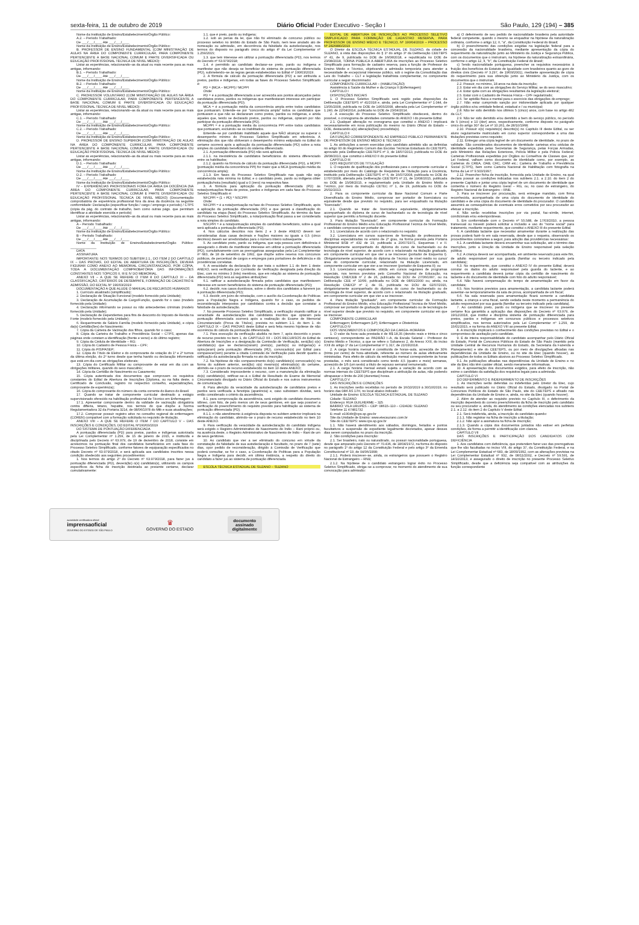sexta-feira, 11 de outubro de 2019 Diário Oficial Poder Executivo - Seção I São Paulo, 129 (194) – 385
Nome da Instituição de Ensino/Estabelecimento/Órgão Público:
A.2. – Período Trabalhado:
De ___/___/____ Até ___/___/____
Nome da Instituição de Ensino/Estabelecimento/Órgão Público:
B. PROFESSOR DE ENSINO FUNDAMENTAL (COM MINISTRAÇÃO DE AULAS NA ÁREA DO COMPONENTE CURRICULAR, PARA COMPONENTE PERTENCENTE A BASE NACIONAL COMUM E PARTE DIVERSIFICADA OU EDUCAÇÃO PROFISSIONAL TÉCNICA DE NÍVEL MÉDIO):
Listar as experiências, relacionando–as da atual ou mais recente para as mais antigas, informando:
B.1. – Período Trabalhado:
De ___/___/____ Até ___/___/____
Nome da Instituição de Ensino/Estabelecimento/Órgão Público:
B.2. – Período Trabalhado:
De ___/___/____ Até ___/___/____
Nome da Instituição de Ensino/Estabelecimento/Órgão Público:
C. PROFESSOR VOLUNTÁRIO (COM MINISTRAÇÃO DE AULAS NA ÁREA DO COMPONENTE CURRICULAR, PARA COMPONENTE PERTENCENTE A BASE NACIONAL COMUM E PARTE DIVERSIFICADA OU EDUCAÇÃO PROFISSIONAL TÉCNICA DE NÍVEL MÉDIO):
Listar as experiências, relacionando–as da atual ou mais recente para as mais antigas, informando:
C.1. – Período Trabalhado:
De ___/___/____ Até ___/___/____
Nome da Instituição de Ensino/Estabelecimento/Órgão Público:
C.2. – Período Trabalhado:
De ___/___/____ Até ___/___/____
Nome da Instituição de Ensino/Estabelecimento/Órgão Público:
D. PROFESSOR DE ENSINO SUPERIOR (COM MINISTRAÇÃO DE AULAS NA ÁREA DO COMPONENTE CURRICULAR, PARA COMPONENTE PERTENCENTE A BASE NACIONAL COMUM E PARTE DIVERSIFICADA OU EDUCAÇÃO PROFISSIONAL TÉCNICA DE NÍVEL MÉDIO):
Listar as experiências, relacionando–as da atual ou mais recente para as mais antigas, informando:
D.1. – Período Trabalhado:
De ___/___/____ Até ___/___/____
Nome da Instituição de Ensino/Estabelecimento/Órgão Público:
D.2. – Período Trabalhado:
De ___/___/____ Até ___/___/____
Nome da Instituição de Ensino/Estabelecimento/Órgão Público:
IV – EXPERIÊNCIAS PROFISSIONAIS FORA DA ÁREA DA DOCÊNCIA (NA ÁREA DO COMPONENTE CURRICULAR, PARA COMPONENTE PERTENCENTE A BASE NACIONAL COMUM E PARTE DIVERSIFICADA OU EDUCAÇÃO PROFISSIONAL TÉCNICA DE NÍVEL MÉDIO) (Documentação comprobatória de experiência profissional fora da área da docência na seguinte conformidade: Declaração (especificar função / cargo / emprego e período) / CTPS (cópia da pág. do contrato de trabalho, bem como outras págs. que permitam identificar a atividade exercida e período)
Listar as experiências, relacionando–as da atual ou mais recente para as mais antigas, informando:
A – Período Trabalhado:
De ___/___/____ Até ___/___/____
Nome da Instituição de Ensino/Estabelecimento/Órgão Público:
B – Período Trabalhado:
De ___/___/____ Até ___/___/____
Nome da Instituição de Ensino/Estabelecimento/Órgão Público: ______________
DATA
ASSINATURA
IMPORTANTE: NOS TERMOS DO SUBITEM 2.1., DO ITEM 2 DO CAPÍTULO IX – DAS PROVAS, DO EDITAL DE ABERTURA DE INSCRIÇÕES, DEVERÁ FIGURAR COMO ANEXO AO MEMORIAL CIRCUNSTANCIADO, POR CÓPIA, TODA A DOCUMENTAÇÃO COMPROBATÓRIA DAS INFORMAÇÕES CONSTANTES NOS TÓPICOS II, III E IV DO MEMORIAL.
ANEXO VII – A QUE SE REFERE O ITEM 8 DO CAPÍTULO XI – DA CLASSIFICAÇÃO, CRITÉRIOS DE DESEMPATE, FORMAÇÃO DE CADASTRO E ADMISSÃO, DO EDITAL Nº 190/03/2019
DOCUMENTAÇÃO A QUE ALUDE O MANUAL DE RECURSOS HUMANOS
1. Currículo atualizado (simplificado);
2. Declaração de Situação Funcional (modelo fornecido pela Unidade);
3. Declaração de Acumulação de Cargo/Função, quando for o caso (modelo fornecido pela Unidade);
4. Declaração informando se possui ou não antecedentes criminais (modelo fornecido pela Unidade);
5. Declaração de Dependentes para fins de desconto do Imposto de Renda na Fonte (modelo fornecido pela Unidade);
6. Requerimento de Salário Família (modelo fornecido pela Unidade), e cópia da(s) Certidão(ões) de Nascimento;
7. Cópia da Carteira de Vacinação dos filhos, quando for o caso;
8. Cópia da Carteira de Trabalho e Previdência Social – CTPS, apenas das páginas onde constam a identificação (frente e verso) e do último registro;
9. Cópia da Cédula de Identidade – RG;
10. Cópia do Cadastro de Pessoa Física – CPF;
11. Cópia do PIS/PASEP;
12. Cópia do Título de Eleitor e do comprovante de votação do 1º e 2º turnos da última eleição, do 2º turno desde que tenha havido ou declaração informando que está em dia com as obrigações eleitorais;
13. Cópia do Certificado Militar ou comprovante de estar em dia com as obrigações militares, quando do sexo masculino;
14. Cópia da Certidão de Nascimento ou Casamento;
15. Cópia autenticada dos documentos que comprovem os requisitos constantes do Edital de Abertura de Inscrições (Diploma, ou na falta deste, o Certificado de Conclusão, registro no respectivo conselho, especializações, comprovante de experiência);
16. Cópia do comprovante do número da conta corrente do Banco do Brasil.
17. Quando se tratar de componente curricular destinado a estágio supervisionado oferecido na habilitação profissional de Técnico em Enfermagem:
17.1. Apresentar comprovante dentro da validade de vacinação obrigatória contra difteria, tétano, hepatite, nos termos do que dispõe a Norma Regulamentadora 32 da Portaria 3214, de 08/06/1978 do Mtb e suas atualizações;
17.2. Comprovar possuir registro ativo no conselho regional de enfermagem (COREN) compatível com a formação solicitada no requisito de titulação.
ANEXO VIII – A QUE SE REFERE O ITEM 7 DO CAPÍTULO V – DAS INSCRIÇÕES E CONDIÇÕES, DO EDITAL Nº190/03/2019
DO SISTEMA DE PONTUAÇÃO DIFERENCIADA
A pontuação diferenciada (PD) para pretos, pardos e indígenas autorizada pela Lei Complementar nº 1.259, de 15 de janeiro de 2015, e instituída e disciplinada pelo Decreto nº 63.979, de 19 de dezembro de 2018, consiste em acréscimos na pontuação final dos candidatos beneficiários em cada fase do Processo Seletivo Simplificado, conforme fatores de equiparação especificados no citado Decreto nº 63.979/2018, e será aplicada aos candidatos inscritos nessa condição obedecido aos seguintes procedimentos:
1. Nos termos do artigo 2º do Decreto nº 63.979/2018, para fazer jus à pontuação diferenciada (PD), deverá(ão) o(s) candidato(s), utilizando os campos específicos da ficha de inscrição destinada ao presente certame, declarar cumulativamente:
1.1. que é preto, pardo ou indígena;
1.2. sob as penas da lei, que não foi eliminado de concurso público ou processo seletivo no âmbito do Estado de São Paulo, nem teve anulado ato de nomeação ou admissão, em decorrência da falsidade da autodeclaração, nos termos do disposto no parágrafo único do artigo 4º da Lei Complementar nº 1.259/2015;
1.3. que tem interesse em utilizar a pontuação diferenciada (PD), nos termos do Decreto nº 63.979/2018;
1.4. é permitido ao candidato declarar–se preto, pardo ou indígena e manifestar que não deseja se beneficiar do sistema de pontuação diferenciada (PD), submetendo–se às regras gerais estabelecidas no Edital nº 190/03/2019.
2. A fórmula de cálculo da pontuação diferenciada (PD) a ser atribuída a pretos, pardos e indígenas, em todas as fases do Processo Seletivo Simplificado é:
PD = (MCA – MCPPI) / MCPPI
Onde:
PD = é a pontuação diferenciada a ser acrescida aos pontos alcançados pelos candidatos pretos, pardos ou indígenas que manifestaram interesse em participar da pontuação diferenciada (PD).
MCA = é a pontuação média da concorrência ampla entre todos candidatos que pontuaram. Entende–se por "concorrência ampla" todos os candidatos que pontuaram e que não se declararam como pretos, pardos ou indígenas, e ainda aqueles que, tendo se declarado pretos, pardos ou indígenas, optaram por não participar da pontuação diferenciada (PD).
MCPPI = é a pontuação média da concorrência PPI entre todos candidatos que pontuaram, excluindo–se os inabilitados.
Entende–se por candidato inabilitado aquele que NÃO alcançar ou superar o desempenho mínimo do Processo Seletivo Simplificado em referência. A eliminação dos que não obtiveram o desempenho mínimo estipulado no Edital do certame ocorrerá após a aplicação da pontuação diferenciada (PD) sobre a nota simples do candidato beneficiário do sistema diferenciado.
2.1. A pontuação diferenciada (PD) não será aplicada:
2.1.1. na inexistência de candidatos beneficiários do sistema diferenciado entre os habilitados;
2.1.2. quando na fórmula de cálculo da pontuação diferenciada (PD), a MCPPI (pontuação média da concorrência PPI) for maior que a MCA (pontuação média da concorrência ampla);
2.1.3. Em fases do Processo Seletivo Simplificado nas quais não seja estabelecida nota mínima no Edital, e o candidato preto, pardo ou indígena obter pontuação/nota (resultado) igual a 0 (zero) na respectiva fase.
3. A fórmula para aplicação da pontuação diferenciada (PD) às notas/pontuações finais de pretos, pardos e indígenas em cada fase do Processo Seletivo Simplificado é:
NFCPPI = (1 + PD) * NSCPPI
Onde:
NFCPPI = é a nota/pontuação na fase do Processo Seletivo Simplificado, após a aplicação da pontuação diferenciada (PD) e que gerará a classificação do candidato na etapa (fase) do Processo Seletivo Simplificado. Ao término da fase do Processo Seletivo Simplificado, a nota/pontuação final passa a ser considerada a nota simples do candidato.
NSCPPI = é a nota/pontuação simples do candidato beneficiário, sobre a qual será aplicada a pontuação diferenciada (PD).
4. Nos cálculos descritos nos itens 2 e 3 deste ANEXO devem ser consideradas duas casas decimais e frações maiores ou iguais a 0,5 (cinco décimos) devem ser arredondadas para o número inteiro subsequente.
5. Ao candidato preto, pardo ou indígena, que seja pessoa com deficiência é assegurado o direito de manifestar interesse em utilizar a pontuação diferenciada (PD), cumulativamente com as prerrogativas asseguradas pela Lei Complementar nº 683, de 18 de setembro de 1992, que dispõe sobre reserva nos concursos públicos, de percentual de cargos e empregos para portadores de deficiência e dá providências correlatas.
6. A veracidade da declaração de que trata o subitem 1.1 do item 1 deste ANEXO, será verificada por Comissão de Verificação designada pela direção da Etec, com no mínimo 3 (três) membros, que em relação ao sistema de pontuação diferenciada (PD) terá as seguintes atribuições:
6.1. ratificar a autodeclaração firmada pelos candidatos que manifestarem interesse em serem beneficiários do sistema de pontuação diferenciada (PD);
6.2. decidir, nos casos duvidosos, sobre o direito dos candidatos a fazerem jus à pontuação diferenciada (PD);
6.3. decidir, em juízo de retratação, com o auxílio da Coordenação de Políticas para a População Negra e Indígena, quando for o caso, os pedidos de reconsideração interpostos por candidatos contra a decisão que constatar a falsidade da autodeclaração.
7. No presente Processo Seletivo Simplificado, a verificação visando ratificar a veracidade da autodeclaração dos candidatos inscritos que optaram pela pontuação diferenciada ocorrerá após a realização do Exame de Memorial Circunstanciado (Prova de Títulos), prevista no subitem 1.1. do item 1. do CAPÍTULO IX – DAS PROVAS deste Edital e será feita mesmo hipótese de não ocorrência do cálculo da pontuação diferenciada.
7.1. Para execução da verificação aludida no item 7, após decorrido o prazo de recurso previsto no item 1, do CAPÍTULO XII – DOS RECURSOS do Edital de Abertura de Inscrições e a designação da Comissão de Verificação, será(ão) o(s) candidato(s) que se declarou(raram) preto(s), pardo(s) ou indígena(s) e optou(aram) pela pontuação diferenciada (PD), convocado(s) por Edital para comparecer(rem) perante a citada Comissão de Verificação para decidir quanto a ratificação da autodeclaração firmada no ato da inscrição;
7.2. Na hipótese de não comparecimento do(s) candidato(s) convocado(s) na forma do subitem anterior, será(ão) o(s) mesmo(s) eliminado(s) do certame, abrindo–se o prazo de recurso estabelecido no item 10 deste ANEXO;
7.3. Considerado improcedente o recurso, com a manutenção da eliminação do(s) candidato(s), retificar–se–á o Edital de Resultado do Exame de Memorial Circunstanciado divulgado no Diário Oficial do Estado e nos outros instrumentos de comunicação.
8. Para aferição da veracidade da autodeclaração de candidatos pretos e pardos será verificada a fenotipia (aparência) e, caso subsistam dúvidas, será então considerado o critério da ascendência.
8.1. para comprovação da ascendência, será exigido do candidato documento idôneo, com foto, de pelo menos um de seus genitores, em que seja possível a verificação do preenchimento do requisito previsto para habilitação ao sistema de pontuação diferenciada (PD).
8.1.1. o não atendimento à exigência disposta no subitem anterior implicará na eliminação do candidato, abrindo–se o prazo de recurso estabelecido no item 10 deste ANEXO.
9. Para verificação da veracidade da autodeclaração do candidato indígena será exigido o Registro Administrativo de Nascimento do Índio – Rani próprio ou, na ausência deste, o Registro Administrativo de Nascimento de Índio – Rani de um de seus genitores.
10. Ao candidato que vier a ser eliminado do concurso em virtude da constatação de falsidade de sua autodeclaração é facultado, no prazo de 7 (sete) dias, opor pedido de reconsideração, dirigido à Comissão de Verificação que poderá consultar, se for o caso, a Coordenação de Políticas para a População Negra e Indígena para decidir, em última instância, a respeito do direito do candidato a fazer jus ao sistema de pontuação diferenciada.
ESCOLA TÉCNICA ESTADUAL DE SUZANO – SUZANO
EDITAL DE ABERTURA DE INSCRIÇÕES AO PROCESSO SELETIVO SIMPLIFICADO PARA FORMAÇÃO DE CADASTRO RESERVA, PARA PROFESSOR DE ENSINO MÉDIO E TÉCNICO, Nº 190/04/2019 – PROCESSO Nº 2826880/2019
O Diretor da ESCOLA TÉCNICA ESTADUAL DE SUZANO, da cidade de SUZANO, à vista das disposições do § 1º do artigo 3º da Deliberação CEETEPS nº 41, de 9, publicada no DOE de 16/08/2018, e republicada no DOE de 23/08/2018, TORNA PÚBLICA A ABERTURA de inscrições ao Processo Seletivo Simplificado para formação de cadastro reserva, para a função de Professor de Ensino Médio e Técnico, objetivando a admissão temporária para atender a necessidade de excepcional interesse público, sob o regime da Consolidação das Leis do Trabalho – CLT e legislação trabalhista complementar, no componente curricular a seguir discriminado:
COMPONENTE CURRICULAR – (HABILITAÇÃO)
Assistência à Saúde da Mulher e da Criança II (Enfermagem)
CAPÍTULO I
DISPOSIÇÕES INICIAIS
1. O Processo Seletivo Simplificado será regido pelas disposições da Deliberação CEETEPS nº 41/2018 e, ainda, pela Lei Complementar nº 1.044, de 13/05/2008, publicada no DOE de 14/05/2008, alterada pela Lei Complementar nº 1.240, de 22/04/2014, publicada no DOE de 23/04/2014.
2. A execução do Processo Seletivo Simplificado obedecerá, dentro do possível, o cronograma de atividades constante do ANEXO I do presente Edital.
2.1. Qualquer alteração no cronograma que constitui o ANEXO I implicará necessariamente em nova publicação do mesmo no Diário Oficial do Estado – DOE, destacando a(s) alteração(ões) procedida(s).
CAPÍTULO II
DA FUNÇÃO CORRESPONDENTE AO EMPREGO PÚBLICO PERMANENTE DE PROFESSOR DE ENSINO MÉDIO E TÉCNICO
1. As atribuições a serem exercidas pelo candidato admitido são as definidas no artigo 93 do Regimento Comum das Escolas Técnicas Estaduais do CEETEPS, aprovado pela Deliberação CEETEPS nº 3, de 18/07/2013, publicada no DOE de 28/08/2013, que constitui o ANEXO II do presente Edital.
CAPÍTULO III
DOS REQUISITOS DE TITULAÇÃO
1. O requisito de qualificação dos profissionais para o componente curricular é estabelecido por meio do Catálogo de Requisitos de Titulação para a Docência, instituído pela Deliberação CEETEPS nº 6, de 16/07/2008, publicada no DOE de 17/07/2008, alterada pela Deliberação CEETEPS nº 21, de 13/08/2015, publicada no DOE de 15/08/2015, e regulamentado pela Unidade do Ensino Médio e Técnico, por meio da Instrução CETEC nº 1, de 19, publicada no DOE de 26/02/2013.
2. Para os componente curricular da Base Nacional Comum e Parte Diversificada do Ensino Médio, comprovar ser portador de licenciatura ou equivalente desde que previsto no requisito, para ser enquadrado na titulação "licenciado".
2.1. Quando se tratar de licenciatura equivalente, obrigatoriamente acompanhado do diploma de curso de bacharelado ou de tecnologia de nível superior que permitiu a formação docente.
3. Para titulação "licenciado", em componente curricular da Formação Profissional do Ensino Médio e/ou Educação Profissional Técnica de Nível Médio, o candidato comprovará ser portador de:
3.1. Licenciatura de acordo com o relacionado no requisito;
3.2. Licenciatura em cursos superiores de formação de professores de disciplinas especializadas no ensino de 2º grau, na forma prevista pela Portaria Ministerial BSB nº 432 de 19, publicada a 20/07/1971, Esquemas I e II. Obrigatoriamente acompanhado do diploma do curso de bacharelado ou de tecnologia de nível superior, de acordo com o relacionado na titulação graduado, em componente curricular em que vier a se inscrever (portador de Esquema I). Obrigatoriamente acompanhado do diploma de Técnico de nível médio no curso/área do componente curricular, relacionado na titulação Licenciado, em componente curricular em que vier a se inscrever (portador de Esquema II); ou
3.3. Licenciatura equivalente, obtida em cursos regulares de programas especiais, nos termos previstos pelo Conselho Nacional de Educação, na Resolução CNE/CEB nº 2 de 26, publicada no DOU de 27/06/1997, ou na Deliberação CEE nº 10/99, publicada no DOE de 08/01/2000 ou, ainda, na Resolução CNE/CP nº 2, de 01, publicada no DOU de 02/07/2015, obrigatoriamente acompanhado do diploma do curso de bacharelado ou de tecnologia de nível superior, de acordo com o relacionado na titulação graduado, em componente curricular em que vier a se inscrever.
4. Para titulação "graduado", em componente curricular da Formação Profissional do Ensino Médio, e/ou Educação Profissional Técnica de Nível Médio, comprovar ser portador de graduação superior de bacharelado ou de tecnologia de nível superior desde que previsto no requisito, em componente curricular em que se inscrever.
COMPONENTE CURRICULAR
Enfermagem; Enfermagem (LP); Enfermagem e Obstetrícia
CAPÍTULO IV
DOS VENCIMENTOS E COMPOSIÇÃO DA CARGA–HORÁRIA
1. O valor da hora–aula prestada é de R$ 18,35 (dezoito reais e trinta e cinco centavos), correspondente ao PADRÃO I–A, da Escala Salarial – Professor de Ensino Médio e Técnico, a que se refere o Subanexo 2, do Anexo XXII, do inciso XXII do artigo 1º da Lei Complementar nº 1.317, de 21/03/2018.
2. A carga horária mensal é constituída de horas–aula, acrescida de 30% (trinta por cento) de hora–atividade, referente ao número de aulas efetivamente ministradas. Para efeito de cálculo da retribuição mensal correspondente às horas prestadas, o mês será considerado como tendo 4,5 (quatro e meio) semanas, acrescido de 1/6 (um sexto) a título de repouso semanal remunerado.
2.1. A carga horária mensal estará sujeita a variação de acordo com as normas internas do CEETEPS que disciplinam a atribuição de aulas, não podendo ultrapassar o limite de 200 (duzentas) horas.
CAPÍTULO V
DAS INSCRIÇÕES E CONDIÇÕES
1. As inscrições serão recebidas no período de 16/10/2019 à 30/10/2019, no horário das 08H ÀS 17H, no local abaixo indicado:
Unidade de Ensino: ESCOLA TÉCNICA ESTADUAL DE SUZANO
Cidade: SUZANO
Endereço: RUA GUILHERME – 325
BAIRRO: VILA URUPÊS – CEP: 08615–110 – CIDADE: SUZANO
Telefone 11 47481732
E–mail: e190dir@cps.sp.gov.br
Site da Unidade de Ensino: www.etecsuzano.com.br
Site do CEETEPS: www.cps.sp.gov.br
1.1. Não haverá atendimento aos sábados, domingos, feriados e pontos facultativos e suspensão de expediente legalmente decretados, apesar desses dias serem computados no prazo da inscrição.
2. São condições para inscrição:
2.1. Ser brasileiro, nato ou naturalizado, ou possuir nacionalidade portuguesa, desde que amparado pelo Decreto nº 70.436, de 18/04/1972, na forma do disposto no parágrafo 1º do artigo 12 da Constituição Federal e pelo artigo 3º da Emenda Constitucional nº 19, de 04/06/1998;
2.1.1. Poderá inscrever–se, ainda, os estrangeiros que possuem o Registro Nacional de Estrangeiro – RNE;
2.1.2. Na hipótese de o candidato estrangeiro lograr êxito no Processo Seletivo Simplificado, obriga–se a comprovar, no momento do atendimento de sua convocação para admissão:
a) O deferimento de seu pedido de nacionalidade brasileira pela autoridade federal competente, quando o mesmo se enquadrar na hipótese da naturalização ordinária, conforme o artigo 12, II, "a", da Constituição Federal do Brasil;
b) O preenchimento das condições exigidas na legislação federal para a concessão da nacionalidade brasileira, mediante apresentação da cópia do requerimento da naturalização junto ao Ministério da Justiça e Segurança Pública, com os documentos que o instruíram, na hipótese da naturalização extraordinária, conforme o artigo 12, II, "b", da Constituição Federal do Brasil;
c) Tendo nacionalidade portuguesa, preencher os requisitos necessários à fruição dos benefícios do Estatuto de Igualdade com brasileiros quanto ao gozo de direitos civis (Decreto nº 3.297, de 19/09/2001), mediante apresentação de cópia do requerimento para sua obtenção junto ao Ministério da Justiça, com os documentos que o instruíram.
2.2. Possuir, no mínimo, 18 anos na data da inscrição;
2.3. Estar em dia com as obrigações do Serviço Militar, se do sexo masculino;
2.4. Estar quite com as obrigações resultantes da legislação eleitoral;
2.5. Estar com o Cadastro de Pessoa Física – CPF regularizado;
2.6. Ter aptidão física e mental para o exercício das obrigações do emprego;
2.7. Não estar cumprindo sanção por inidoneidade aplicada por qualquer órgão público e/ou entidade federal, estadual e / ou municipal;
2.8. Não ter sido demitido nos últimos 5 (cinco) anos, com base no artigo 482 da CLT;
2.9. Não ter sido demitido e/ou demitido a bem do serviço público, no período de 5 (cinco) e 10 (dez) anos, respectivamente, conforme disposto no parágrafo único do artigo 307 da Lei nº 10.261, de 28/10/1968;
2.10. Possuir o(s) requisito(s) descrito(s) no Capítulo III deste Edital, ou ser aluno regularmente matriculado em curso superior correspondente a uma das titulações previstas como requisito;
2.11. Entregar uma cópia legível de um documento de identidade, no prazo de validade. São considerados documentos de identidade: carteiras e/ou cédulas de identidade expedidas pelas Secretarias de Segurança, pelas Forças Armadas, pelo Ministério das Relações Exteriores, Polícia Militar e pela Polícia Federal; Carteiras Profissionais expedidas por Órgãos ou Conselhos de Classes que, por Lei Federal, valham como documento de identidade como, por exemplo, as Carteiras do CREA, OAB, CRC, CRM etc.; Carteira de Trabalho e Previdência Social (CTPS), bem como Carteira Nacional de Habilitação com fotografia na forma da Lei nº 9.503/1997;
2.12. Preencher ficha de inscrição, fornecida pela Unidade de Ensino, na qual declara possuir as condições indicadas nos subitens 2.1. a 2.10. do item 2 do presente Capítulo e juntar uma cópia legível de um documento de identidade que contenha o número do Registro Geral – RG, ou, no caso de estrangeiro, do Registro Nacional de Estrangeiro – RNE.
3. Para se inscrever por procuração, será entregue mandato, com firma reconhecida, acompanhada de uma cópia do documento de identidade do candidato e de uma cópia do documento de identidade do procurador. O candidato assumirá as consequências de eventuais erros cometidos por seu procurador ao efetuar a inscrição.
4. Não serão recebidas inscrições por via postal, fac–símile, internet, condicionais e/ou extemporâneas.
5. Em conformidade com o Decreto nº 55.588, de 17/03/2010, a pessoa transexual ou travesti poderá solicitar a inclusão e uso do "nome social" para tratamento, mediante requerimento, que constitui o ANEXO III do presente Edital.
6. A candidata lactante que necessitar amamentar durante a realização das provas poderá fazê–lo em sala reservada, desde que o requeira, observando os procedimentos constantes a seguir, para adoção das providências necessárias:
6.1. A candidata lactante deverá encaminhar sua solicitação, até o término das inscrições, junto a Direção da Unidade de Ensino responsável pela seleção pública;
6.2. A criança deverá ser acompanhada, em ambiente reservado para este fim, de adulto responsável por sua guarda (familiar ou terceiro indicado pela candidata);
6.3. No requerimento, que constitui o ANEXO IV do presente Edital, deverá constar os dados do adulto responsável pela guarda do lactente, e ao requerimento a candidata deverá juntar cópia da certidão de nascimento do lactente e do documento de identidade com foto do adulto responsável;
6.4. Não haverá compensação do tempo de amamentação em favor da candidata;
6.5. Nos horários previstos para amamentação, a candidata lactante poderá ausentar–se temporariamente da sala de prova, acompanhada de um fiscal;
6.6. Na sala reservada para amamentação ficará somente a candidata lactante, a criança e uma fiscal, sendo vedada neste momento a permanência do adulto responsável por sua guarda (familiar ou terceiro indicado pela candidata).
7. Ao candidato preto, pardo ou indígena que se inscrever no presente certame fica garantida a aplicação das disposições do Decreto nº 63.979, de 19/12/2018, que institui e disciplina sistema de pontuação diferenciada para pretos, pardos e indígenas em concursos públicos e processos seletivos simplificados, nos termos autorizados pela Lei Complementar nº 1.259, de 15/01/2015, e na forma do ANEXO VIII ao presente Edital.
8. A inscrição implicará o conhecimento das condições previstas no Edital e o compromisso de aceitação pelo candidato.
9. É de inteira responsabilidade do candidato acompanhar pelo Diário Oficial do Estado, Portal de Concursos Públicos do Estado de São Paulo (mantido pela Unidade Central de Recursos Humanos do Estado, da Secretaria da Fazenda e Planejamento) e site do CEETEPS, ou por meio de divulgações afixadas nas dependências da Unidade de Ensino, ou no site da Etec (quando houver), as publicações de todos os Editais alusivos ao Processo Seletivo Simplificado.
9.1. As publicações afixadas nas dependências da Unidade de Ensino e no site da Etec não têm caráter oficial, sendo meramente informativas.
10. A apresentação dos documentos exigidos, para efeito de inscrição, não exime o candidato da satisfação dos requisitos legais para a admissão.
CAPÍTULO VI
DO DEFERIMENTO E INDEFERIMENTO DE INSCRIÇÕES
1. As inscrições serão deferidas ou indeferidas pelo Diretor da Etec, cujo resultado será publicado no Diário Oficial do Estado, divulgado no Portal de Concursos Públicos do Estado de São Paulo, site do CEETEPS e afixado nas dependências da Unidade de Ensino e, ainda, no site da Etec (quando houver).
2. Além de atender ao requisito previsto no Capítulo III, o deferimento da inscrição dependerá do correto preenchimento da ficha de inscrição pelo candidato ou seu procurador e, ainda, do atendimento às condições elencadas nos subitens 2.1. a 2.12. do item 2 do Capítulo V deste Edital.
2.1. Será indeferida, ainda, a inscrição do candidato quando:
2.1.1. Não registrar na ficha de inscrição a titulação;
2.1.2. Não apor a assinatura na ficha de inscrição;
2.1.3. Quando a cópia dos documentos juntados não estiver em perfeitas condições, de forma a permitir a identificação com clareza.
CAPÍTULO VII
DAS INSCRIÇÕES E PARTICIPAÇÃO DOS CANDIDATOS COM DEFICIÊNCIA
1. Aos candidatos com deficiência, que pretendem fazer uso das prerrogativas que lhe são facultadas no inciso VIII, do artigo 37, da Constituição Federal, e na Lei Complementar Estadual nº 683, de 18/09/1992, com as alterações previstas na Lei Complementar Estadual nº 932, de 08/11/2002, e Decreto nº 59.591, de 14/10/2013, é assegurado o direito de inscrição no presente Processo Seletivo Simplificado, desde que a deficiência seja compatível com as atribuições da função correspondente
autoridade certificadora oficial
imprensaoficial
GOVERNO DO ESTADO DE SÃO PAULO
♛
GOVERNO DO ESTADO
documento
assinado
digitalmente